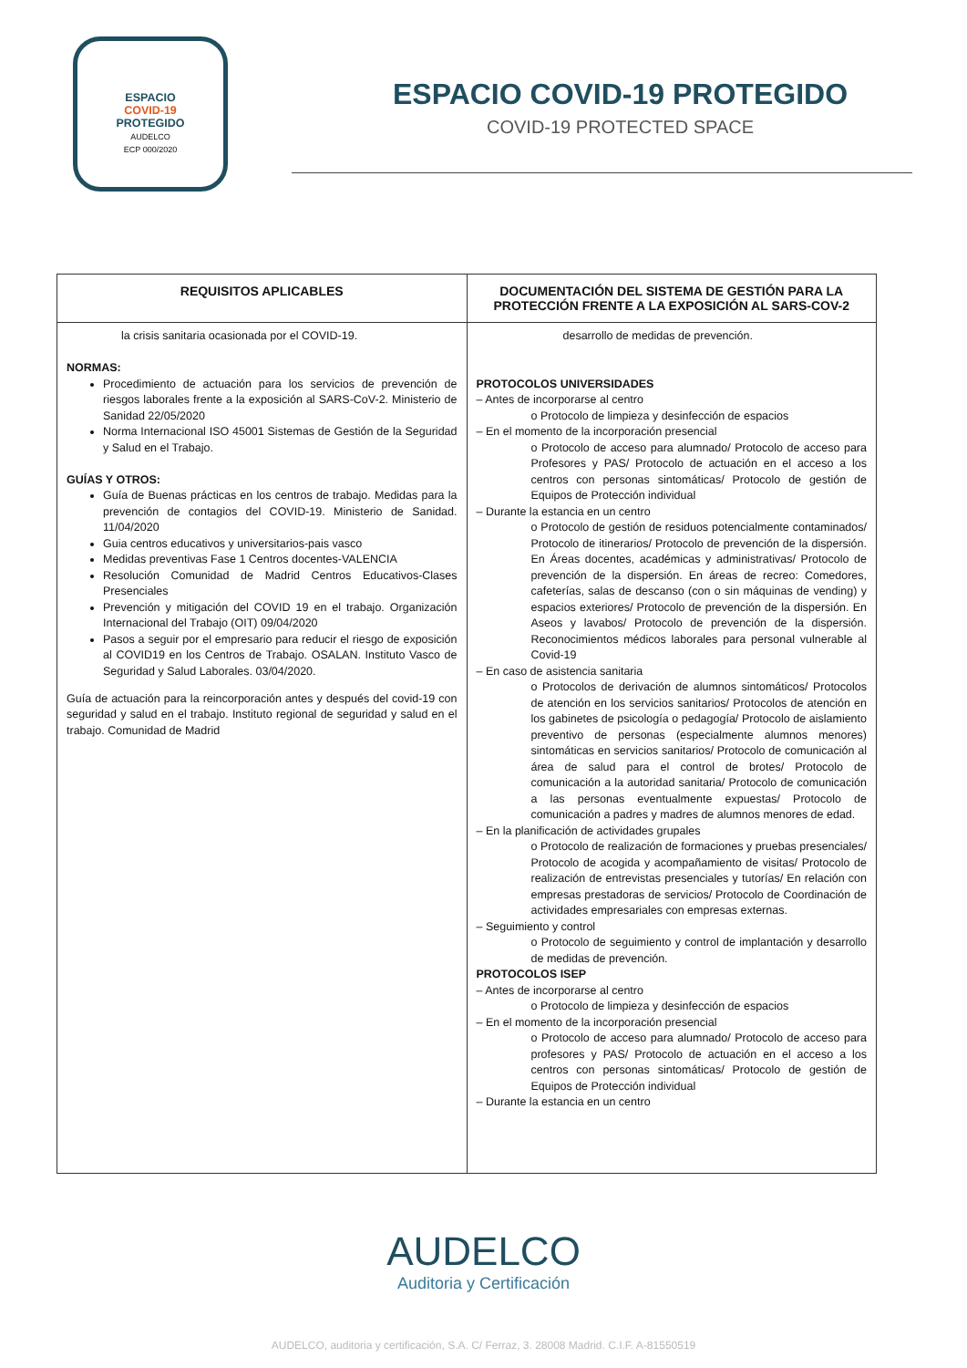ESPACIO
COVID-19
PROTEGIDO
AUDELCO
ECP 000/2020
ESPACIO COVID-19 PROTEGIDO
COVID-19 PROTECTED SPACE
| REQUISITOS APLICABLES | DOCUMENTACIÓN DEL SISTEMA DE GESTIÓN PARA LA PROTECCIÓN FRENTE A LA EXPOSICIÓN AL SARS-COV-2 |
| --- | --- |
| la crisis sanitaria ocasionada por el COVID-19. NORMAS: Procedimiento de actuación para los servicios de prevención de riesgos laborales frente a la exposición al SARS-CoV-2. Ministerio de Sanidad 22/05/2020 Norma Internacional ISO 45001 Sistemas de Gestión de la Seguridad y Salud en el Trabajo. GUÍAS Y OTROS: Guía de Buenas prácticas en los centros de trabajo. Medidas para la prevención de contagios del COVID-19. Ministerio de Sanidad. 11/04/2020 Guia centros educativos y universitarios-pais vasco Medidas preventivas Fase 1 Centros docentes-VALENCIA Resolución Comunidad de Madrid Centros Educativos-Clases Presenciales Prevención y mitigación del COVID 19 en el trabajo. Organización Internacional del Trabajo (OIT) 09/04/2020 Pasos a seguir por el empresario para reducir el riesgo de exposición al COVID19 en los Centros de Trabajo. OSALAN. Instituto Vasco de Seguridad y Salud Laborales. 03/04/2020. Guía de actuación para la reincorporación antes y después del covid-19 con seguridad y salud en el trabajo. Instituto regional de seguridad y salud en el trabajo. Comunidad de Madrid | desarrollo de medidas de prevención. PROTOCOLOS UNIVERSIDADES – Antes de incorporarse al centro o Protocolo de limpieza y desinfección de espacios – En el momento de la incorporación presencial o Protocolo de acceso para alumnado/ Protocolo de acceso para Profesores y PAS/ Protocolo de actuación en el acceso a los centros con personas sintomáticas/ Protocolo de gestión de Equipos de Protección individual – Durante la estancia en un centro o Protocolo de gestión de residuos potencialmente contaminados/ Protocolo de itinerarios/ Protocolo de prevención de la dispersión. En Áreas docentes, académicas y administrativas/ Protocolo de prevención de la dispersión. En áreas de recreo: Comedores, cafeterías, salas de descanso (con o sin máquinas de vending) y espacios exteriores/ Protocolo de prevención de la dispersión. En Aseos y lavabos/ Protocolo de prevención de la dispersión. Reconocimientos médicos laborales para personal vulnerable al Covid-19 – En caso de asistencia sanitaria o Protocolos de derivación de alumnos sintomáticos/ Protocolos de atención en los servicios sanitarios/ Protocolos de atención en los gabinetes de psicología o pedagogía/ Protocolo de aislamiento preventivo de personas (especialmente alumnos menores) sintomáticas en servicios sanitarios/ Protocolo de comunicación al área de salud para el control de brotes/ Protocolo de comunicación a la autoridad sanitaria/ Protocolo de comunicación a las personas eventualmente expuestas/ Protocolo de comunicación a padres y madres de alumnos menores de edad. – En la planificación de actividades grupales o Protocolo de realización de formaciones y pruebas presenciales/ Protocolo de acogida y acompañamiento de visitas/ Protocolo de realización de entrevistas presenciales y tutorías/ En relación con empresas prestadoras de servicios/ Protocolo de Coordinación de actividades empresariales con empresas externas. – Seguimiento y control o Protocolo de seguimiento y control de implantación y desarrollo de medidas de prevención. PROTOCOLOS ISEP – Antes de incorporarse al centro o Protocolo de limpieza y desinfección de espacios – En el momento de la incorporación presencial o Protocolo de acceso para alumnado/ Protocolo de acceso para profesores y PAS/ Protocolo de actuación en el acceso a los centros con personas sintomáticas/ Protocolo de gestión de Equipos de Protección individual – Durante la estancia en un centro |
AUDELCO
Auditoria y Certificación
AUDELCO, auditoria y certificación, S.A. C/ Ferraz, 3. 28008 Madrid. C.I.F. A-81550519